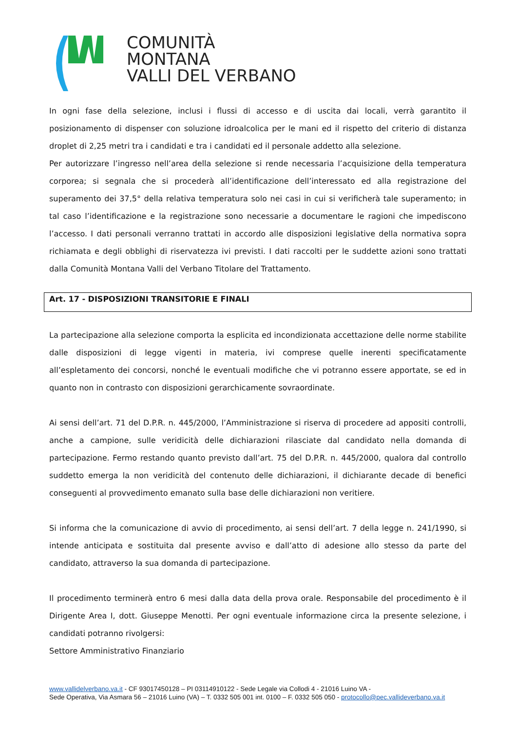COMUNITÀ MONTANA
VALLI DEL VERBANO
In ogni fase della selezione, inclusi i flussi di accesso e di uscita dai locali, verrà garantito il posizionamento di dispenser con soluzione idroalcolica per le mani ed il rispetto del criterio di distanza droplet di 2,25 metri tra i candidati e tra i candidati ed il personale addetto alla selezione.
Per autorizzare l’ingresso nell’area della selezione si rende necessaria l’acquisizione della temperatura corporea; si segnala che si procederà all’identificazione dell’interessato ed alla registrazione del superamento dei 37,5° della relativa temperatura solo nei casi in cui si verificherà tale superamento; in tal caso l’identificazione e la registrazione sono necessarie a documentare le ragioni che impediscono l’accesso. I dati personali verranno trattati in accordo alle disposizioni legislative della normativa sopra richiamata e degli obblighi di riservatezza ivi previsti. I dati raccolti per le suddette azioni sono trattati dalla Comunità Montana Valli del Verbano Titolare del Trattamento.
Art. 17 - DISPOSIZIONI TRANSITORIE E FINALI
La partecipazione alla selezione comporta la esplicita ed incondizionata accettazione delle norme stabilite dalle disposizioni di legge vigenti in materia, ivi comprese quelle inerenti specificatamente all’espletamento dei concorsi, nonché le eventuali modifiche che vi potranno essere apportate, se ed in quanto non in contrasto con disposizioni gerarchicamente sovraordinate.
Ai sensi dell’art. 71 del D.P.R. n. 445/2000, l’Amministrazione si riserva di procedere ad appositi controlli, anche a campione, sulle veridicità delle dichiarazioni rilasciate dal candidato nella domanda di partecipazione. Fermo restando quanto previsto dall’art. 75 del D.P.R. n. 445/2000, qualora dal controllo suddetto emerga la non veridicità del contenuto delle dichiarazioni, il dichiarante decade di benefici conseguenti al provvedimento emanato sulla base delle dichiarazioni non veritiere.
Si informa che la comunicazione di avvio di procedimento, ai sensi dell’art. 7 della legge n. 241/1990, si intende anticipata e sostituita dal presente avviso e dall’atto di adesione allo stesso da parte del candidato, attraverso la sua domanda di partecipazione.
Il procedimento terminerà entro 6 mesi dalla data della prova orale. Responsabile del procedimento è il Dirigente Area I, dott. Giuseppe Menotti. Per ogni eventuale informazione circa la presente selezione, i candidati potranno rivolgersi:
Settore Amministrativo Finanziario
www.vallidelverbano.va.it - CF 93017450128 – PI 03114910122 - Sede Legale via Collodi 4 - 21016 Luino VA -
Sede Operativa, Via Asmara 56 – 21016 Luino (VA) – T. 0332 505 001 int. 0100 – F. 0332 505 050 - protocollo@pec.vallideverbano.va.it